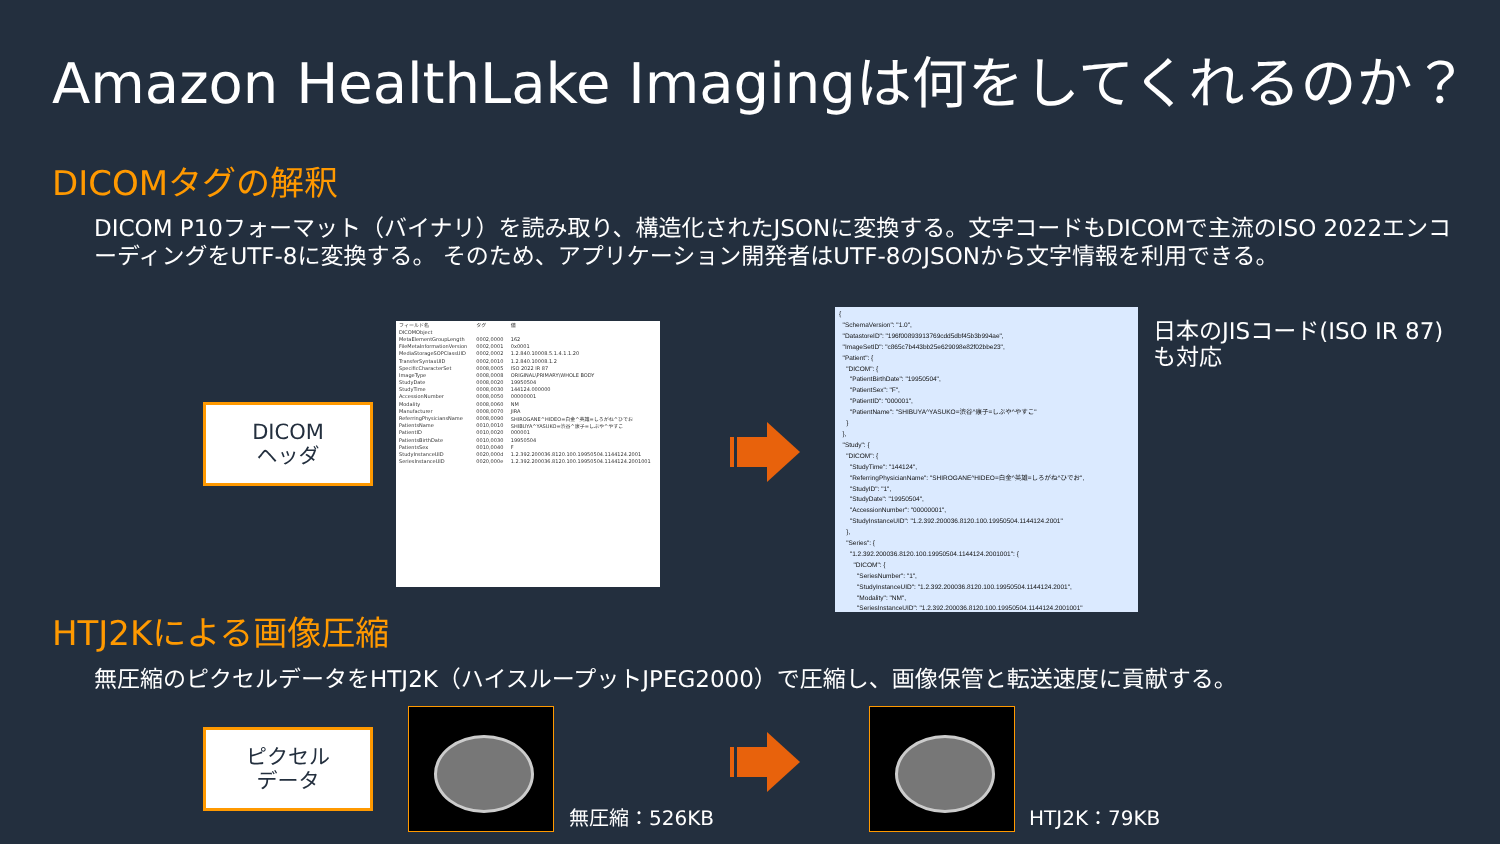Amazon HealthLake Imagingは何をしてくれるのか？
DICOMタグの解釈
DICOM P10フォーマット（バイナリ）を読み取り、構造化されたJSONに変換する。文字コードもDICOMで主流のISO 2022エンコーディングをUTF-8に変換する。 そのため、アプリケーション開発者はUTF-8のJSONから文字情報を利用できる。
DICOM
ヘッダ
| フィールド名 | タグ | 値 |
| DICOMObject | | |
| MetaElementGroupLength | 0002,0000 | 162 |
| FileMetaInformationVersion | 0002,0001 | 0x0001 |
| MediaStorageSOPClassUID | 0002,0002 | 1.2.840.10008.5.1.4.1.1.20 |
| TransferSyntaxUID | 0002,0010 | 1.2.840.10008.1.2 |
| SpecificCharacterSet | 0008,0005 | ISO 2022 IR 87 |
| ImageType | 0008,0008 | ORIGINAL\PRIMARY\WHOLE BODY |
| StudyDate | 0008,0020 | 19950504 |
| StudyTime | 0008,0030 | 144124.000000 |
| AccessionNumber | 0008,0050 | 00000001 |
| Modality | 0008,0060 | NM |
| Manufacturer | 0008,0070 | JIRA |
| ReferringPhysiciansName | 0008,0090 | SHIROGANE^HIDEO=白金^英雄=しろがね^ひでお |
| PatientsName | 0010,0010 | SHIBUYA^YASUKO=渋谷^康子=しぶや^やすこ |
| PatientID | 0010,0020 | 000001 |
| PatientsBirthDate | 0010,0030 | 19950504 |
| PatientsSex | 0010,0040 | F |
| StudyInstanceUID | 0020,000d | 1.2.392.200036.8120.100.19950504.1144124.2001 |
| SeriesInstanceUID | 0020,000e | 1.2.392.200036.8120.100.19950504.1144124.2001001 |
{ "SchemaVersion": "1.0", "DatastoreID": "196f00893913769cdd5dbf45b3b994ae", "ImageSetID": "c865c7b443bb25e629098e82f02bbe23", "Patient": { "DICOM": { "PatientBirthDate": "19950504", "PatientSex": "F", "PatientID": "000001", "PatientName": "SHIBUYA^YASUKO=渋谷^康子=しぶや^やすこ" } }, "Study": { "DICOM": { "StudyTime": "144124", "ReferringPhysicianName": "SHIROGANE^HIDEO=白金^英雄=しろがね^ひでお", "StudyID": "1", "StudyDate": "19950504", "AccessionNumber": "00000001", "StudyInstanceUID": "1.2.392.200036.8120.100.19950504.1144124.2001" }, "Series": { "1.2.392.200036.8120.100.19950504.1144124.2001001": { "DICOM": { "SeriesNumber": "1", "StudyInstanceUID": "1.2.392.200036.8120.100.19950504.1144124.2001", "Modality": "NM", "SeriesInstanceUID": "1.2.392.200036.8120.100.19950504.1144124.2001001"
日本のJISコード(ISO IR 87)
も対応
HTJ2Kによる画像圧縮
無圧縮のピクセルデータをHTJ2K（ハイスループットJPEG2000）で圧縮し、画像保管と転送速度に貢献する。
ピクセル
データ
無圧縮：526KB HTJ2K：79KB